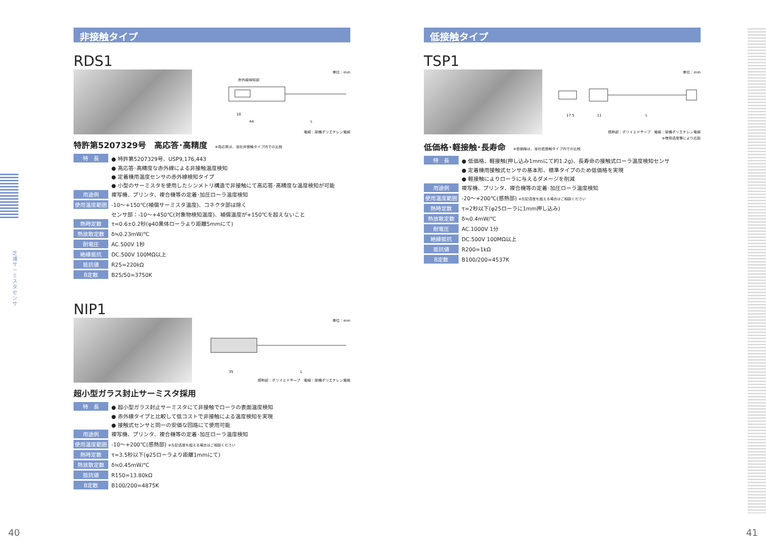芝浦サーミスタセンサ
40 41
非接触タイプ
RDS1
単位：mm
10
44
L
赤外線検知部
電線：架橋ポリエチレン電線
特許第5207329号　高応答･高精度 ※高応答は、当社非接触タイプ内での比較
| 特 長 | ● 特許第5207329号、USP9,176,443 |
| | ● 高応答･高精度な赤外線による非接触温度検知 |
| | ● 定着機用温度センサの赤外線検知タイプ |
| | ● 小型のサーミスタを使用したシンメトリ構造で非接触にて高応答･高精度な温度検知が可能 |
| 用途例 | 複写機、プリンタ、複合機等の定着･加圧ローラ温度検知 |
| 使用温度範囲 | -10～+150℃(補償サーミスタ温度)、コネクタ部は除く |
| | センサ部：-10～+450℃(対象物検知温度)、補償温度が+150℃を超えないこと |
| 熱時定数 | τ=0.6±0.2秒(φ40黒体ローラより距離5mmにて) |
| 熱放散定数 | δ≒0.23mW/℃ |
| 耐電圧 | AC.500V 1秒 |
| 絶縁抵抗 | DC.500V 100MΩ以上 |
| 抵抗値 | R25=220kΩ |
| B定数 | B25/50=3750K |
NIP1
単位：mm
35
L
感熱部：ポリイミドテープ　電線：架橋ポリエチレン電線
超小型ガラス封止サーミスタ採用
| 特 長 | ● 超小型ガラス封止サーミスタにて非接触でローラの表面温度検知 |
| | ● 赤外線タイプと比較して低コストで非接触による温度検知を実現 |
| | ● 接触式センサと同一の安価な回路にて使用可能 |
| 用途例 | 複写機、プリンタ、複合機等の定着･加圧ローラ温度検知 |
| 使用温度範囲 | -10～+200℃(感熱部) ※左記温度を超える場合はご相談ください |
| 熱時定数 | τ=3.5秒以下(φ25ローラより距離1mmにて) |
| 熱放散定数 | δ≒0.45mW/℃ |
| 抵抗値 | R150=13.80kΩ |
| B定数 | B100/200=4875K |
低接触タイプ
TSP1
単位：mm
17.5
11
L
感熱部：ポリイミドテープ　電線：架橋ポリエチレン電線
※使用温度等により応談
低価格･軽接触･長寿命 ※低価格は、当社低接触タイプ内での比較
| 特 長 | ● 低価格、軽接触(押し込み1mmにて約1.2g)、長寿命の接触式ローラ温度検知センサ |
| | ● 定着機用接触式センサの基本形、標準タイプのため低価格を実現 |
| | ● 軽接触によりローラに与えるダメージを削減 |
| 用途例 | 複写機、プリンタ、複合機等の定着･加圧ローラ温度検知 |
| 使用温度範囲 | -20～+200℃(感熱部) ※左記温度を超える場合はご相談ください |
| 熱時定数 | τ=2秒以下(φ25ローラに1mm押し込み) |
| 熱放散定数 | δ≒0.4mW/℃ |
| 耐電圧 | AC.1000V 1分 |
| 絶縁抵抗 | DC.500V 100MΩ以上 |
| 抵抗値 | R200=1kΩ |
| B定数 | B100/200=4537K |